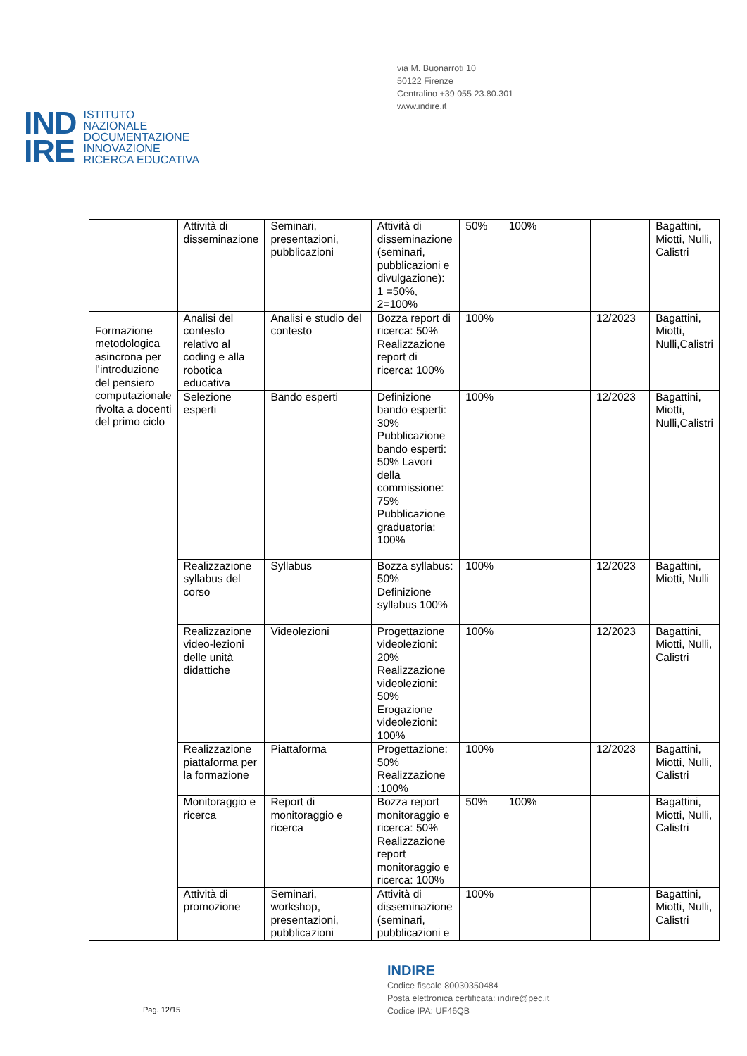via M. Buonarroti 10
50122 Firenze
Centralino +39 055 23.80.301
www.indire.it
IND
IRE
ISTITUTO
NAZIONALE
DOCUMENTAZIONE
INNOVAZIONE
RICERCA EDUCATIVA
| | Attività di disseminazione | Seminari, presentazioni, pubblicazioni | Attività di disseminazione (seminari, pubblicazioni e divulgazione): 1 =50%, 2=100% | 50% | 100% | | | Bagattini, Miotti, Nulli, Calistri |
| Formazione metodologica asincrona per l’introduzione del pensiero computazionale rivolta a docenti del primo ciclo | Analisi del contesto relativo al coding e alla robotica educativa | Analisi e studio del contesto | Bozza report di ricerca: 50% Realizzazione report di ricerca: 100% | 100% | | | 12/2023 | Bagattini, Miotti, Nulli,Calistri |
| | Selezione esperti | Bando esperti | Definizione bando esperti: 30% Pubblicazione bando esperti: 50% Lavori della commissione: 75% Pubblicazione graduatoria: 100% | 100% | | | 12/2023 | Bagattini, Miotti, Nulli,Calistri |
| | Realizzazione syllabus del corso | Syllabus | Bozza syllabus: 50% Definizione syllabus 100% | 100% | | | 12/2023 | Bagattini, Miotti, Nulli |
| | Realizzazione video-lezioni delle unità didattiche | Videolezioni | Progettazione videolezioni: 20% Realizzazione videolezioni: 50% Erogazione videolezioni: 100% | 100% | | | 12/2023 | Bagattini, Miotti, Nulli, Calistri |
| | Realizzazione piattaforma per la formazione | Piattaforma | Progettazione: 50% Realizzazione :100% | 100% | | | 12/2023 | Bagattini, Miotti, Nulli, Calistri |
| | Monitoraggio e ricerca | Report di monitoraggio e ricerca | Bozza report monitoraggio e ricerca: 50% Realizzazione report monitoraggio e ricerca: 100% | 50% | 100% | | | Bagattini, Miotti, Nulli, Calistri |
| | Attività di promozione | Seminari, workshop, presentazioni, pubblicazioni | Attività di disseminazione (seminari, pubblicazioni e | 100% | | | | Bagattini, Miotti, Nulli, Calistri |
INDIRE
Codice fiscale 80030350484
Posta elettronica certificata: indire@pec.it
Codice IPA: UF46QB
Pag. 12/15